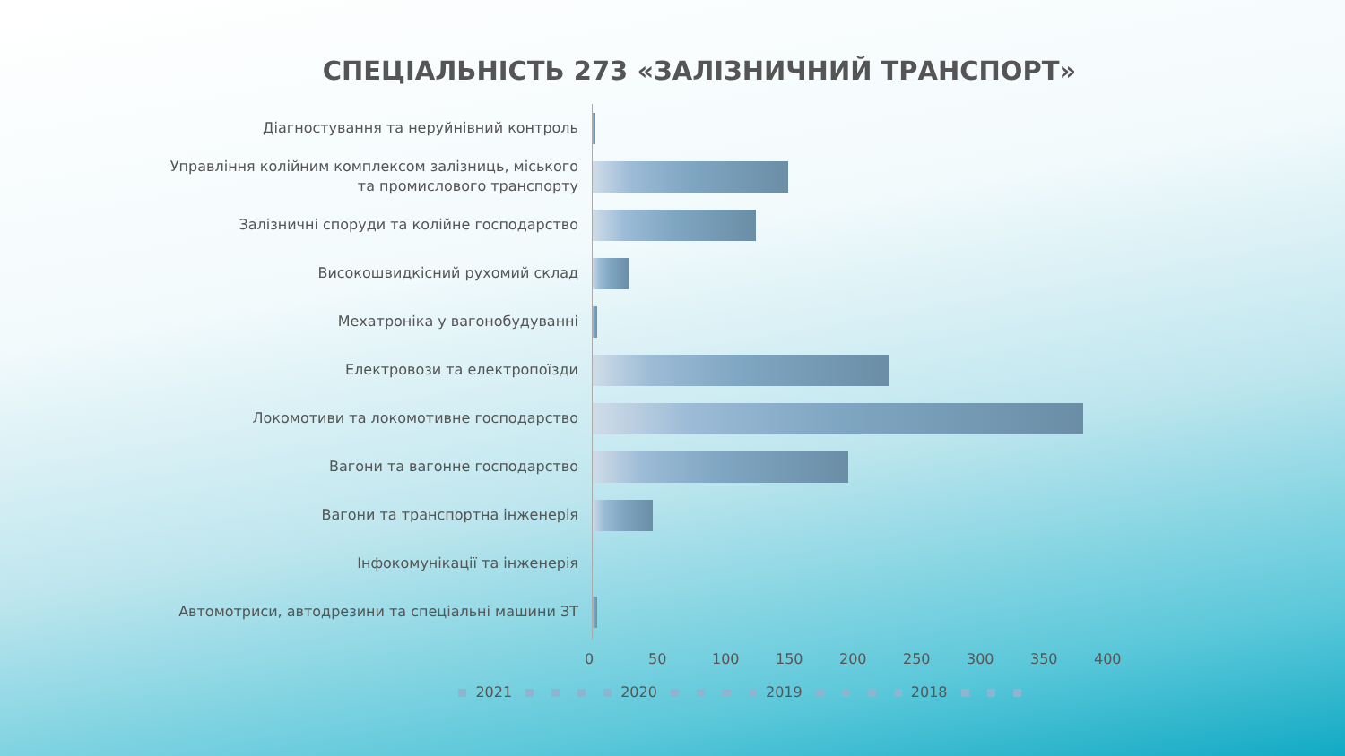СПЕЦІАЛЬНІСТЬ 273 «ЗАЛІЗНИЧНИЙ ТРАНСПОРТ»
Діагностування та неруйнівний контроль
Управління колійним комплексом залізниць, міського та промислового транспорту
Залізничні споруди та колійне господарство
Високошвидкісний рухомий склад
Мехатроніка у вагонобудуванні
Електровози та електропоїзди
Локомотиви та локомотивне господарство
Вагони та вагонне господарство
Вагони та транспортна інженерія
Інфокомунікації та інженерія
Автомотриси, автодрезини та спеціальні машини ЗТ
0 50 100 150 200 250 300 350 400
2021 2020 2019 2018